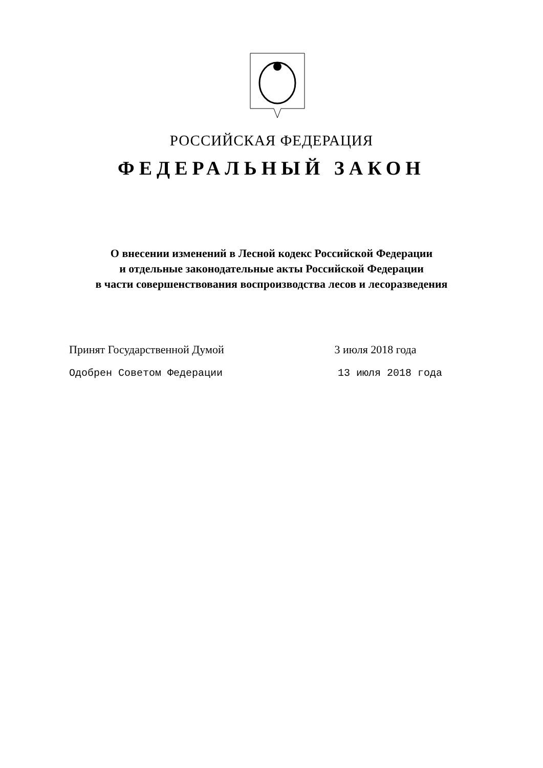РОССИЙСКАЯ ФЕДЕРАЦИЯ
ФЕДЕРАЛЬНЫЙ ЗАКОН
О внесении изменений в Лесной кодекс Российской Федерации
и отдельные законодательные акты Российской Федерации
в части совершенствования воспроизводства лесов и лесоразведения
Принят Государственной Думой 3 июля 2018 года
Одобрен Советом Федерации 13 июля 2018 года